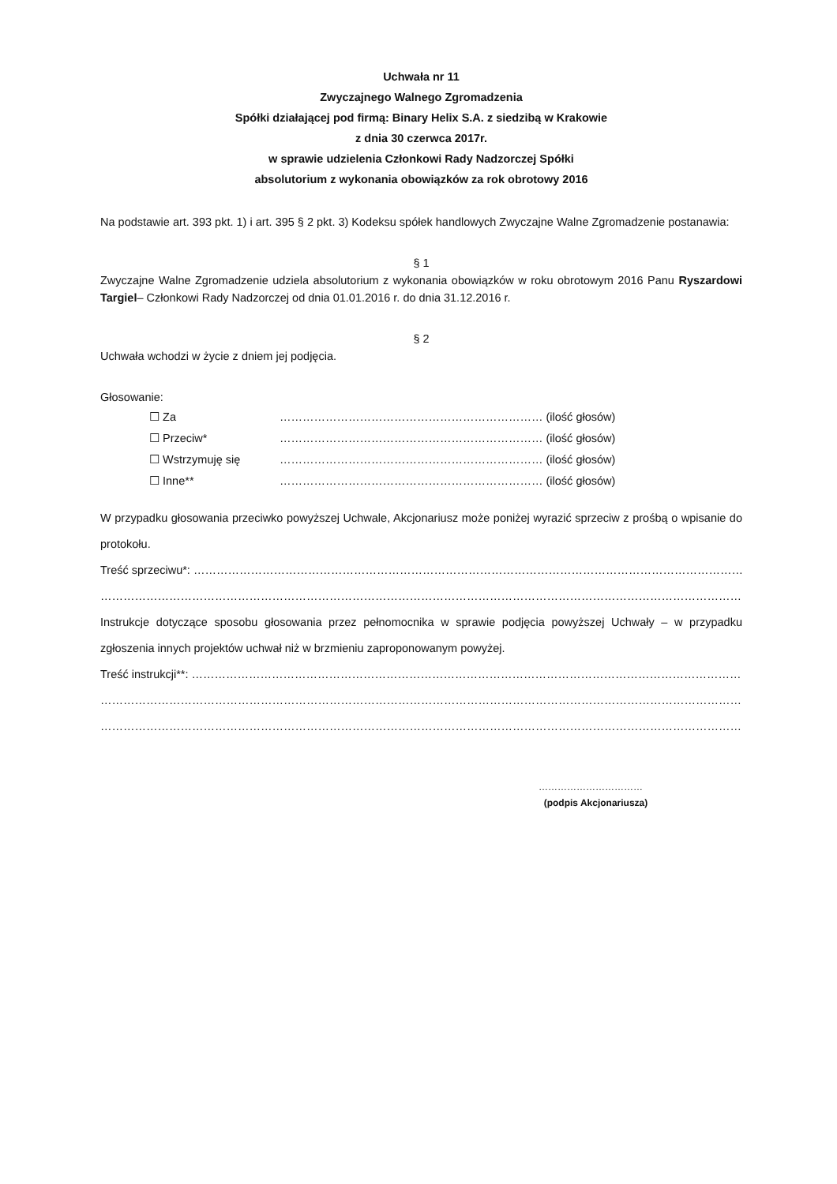Uchwała nr 11
Zwyczajnego Walnego Zgromadzenia
Spółki działającej pod firmą: Binary Helix S.A. z siedzibą w Krakowie
z dnia 30 czerwca 2017r.
w sprawie udzielenia Członkowi Rady Nadzorczej Spółki
absolutorium z wykonania obowiązków za rok obrotowy 2016
Na podstawie art. 393 pkt. 1) i art. 395 § 2 pkt. 3) Kodeksu spółek handlowych Zwyczajne Walne Zgromadzenie postanawia:
§ 1
Zwyczajne Walne Zgromadzenie udziela absolutorium z wykonania obowiązków w roku obrotowym 2016 Panu Ryszardowi Targiel– Członkowi Rady Nadzorczej od dnia 01.01.2016 r. do dnia 31.12.2016 r.
§ 2
Uchwała wchodzi w życie z dniem jej podjęcia.
Głosowanie:
| ☐ Za | …………………………………………………………… (ilość głosów) |
| ☐ Przeciw* | …………………………………………………………… (ilość głosów) |
| ☐ Wstrzymuję się | …………………………………………………………… (ilość głosów) |
| ☐ Inne** | …………………………………………………………… (ilość głosów) |
W przypadku głosowania przeciwko powyższej Uchwale, Akcjonariusz może poniżej wyrazić sprzeciw z prośbą o wpisanie do protokołu.
Treść sprzeciwu*: ……………………………………………………………………………………………………………………………………
……………………………………………………………………………………………………………………………………………………
Instrukcje dotyczące sposobu głosowania przez pełnomocnika w sprawie podjęcia powyższej Uchwały – w przypadku zgłoszenia innych projektów uchwał niż w brzmieniu zaproponowanym powyżej.
Treść instrukcji**: ……………………………………………………………………………………………………………………………………
……………………………………………………………………………………………………………………………………………………
……………………………………………………………………………………………………………………………………………………
……………………………
(podpis Akcjonariusza)